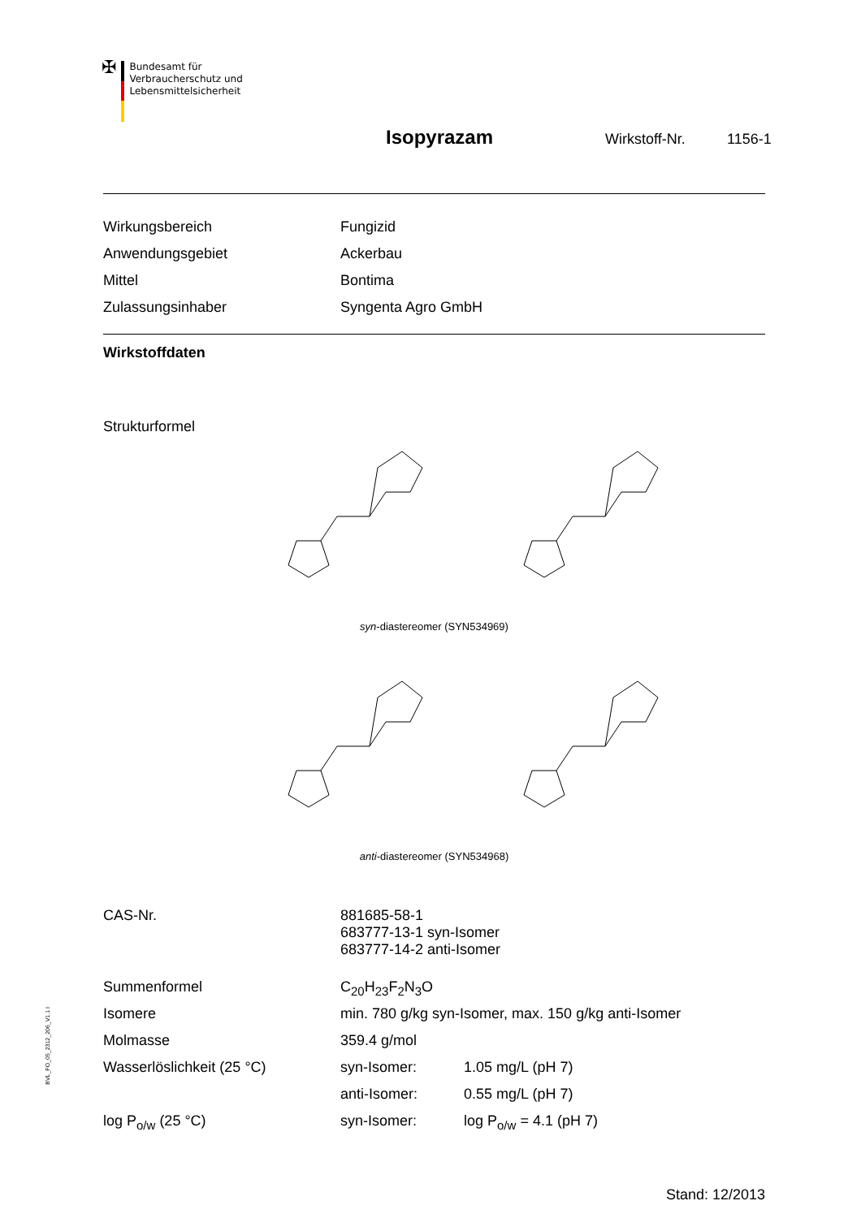✠
Bundesamt für
Verbraucherschutz und
Lebensmittelsicherheit
Isopyrazam Wirkstoff-Nr. 1156-1
| Wirkungsbereich | Fungizid |
| Anwendungsgebiet | Ackerbau |
| Mittel | Bontima |
| Zulassungsinhaber | Syngenta Agro GmbH |
Wirkstoffdaten
Strukturformel
syn-diastereomer (SYN534969)
anti-diastereomer (SYN534968)
| CAS-Nr. | 881685-58-1 683777-13-1 syn-Isomer 683777-14-2 anti-Isomer | |
| Summenformel | C<sub>20</sub>H<sub>23</sub>F<sub>2</sub>N<sub>3</sub>O | |
| Isomere | min. 780 g/kg syn-Isomer, max. 150 g/kg anti-Isomer | |
| Molmasse | 359.4 g/mol | |
| Wasserlöslichkeit (25 °C) | syn-Isomer: | 1.05 mg/L (pH 7) |
| | anti-Isomer: | 0.55 mg/L (pH 7) |
| log P<sub>o/w</sub> (25 °C) | syn-Isomer: | log P<sub>o/w</sub> = 4.1 (pH 7) |
Stand: 12/2013
BVL_FO_05_2312_206_V1.1 I